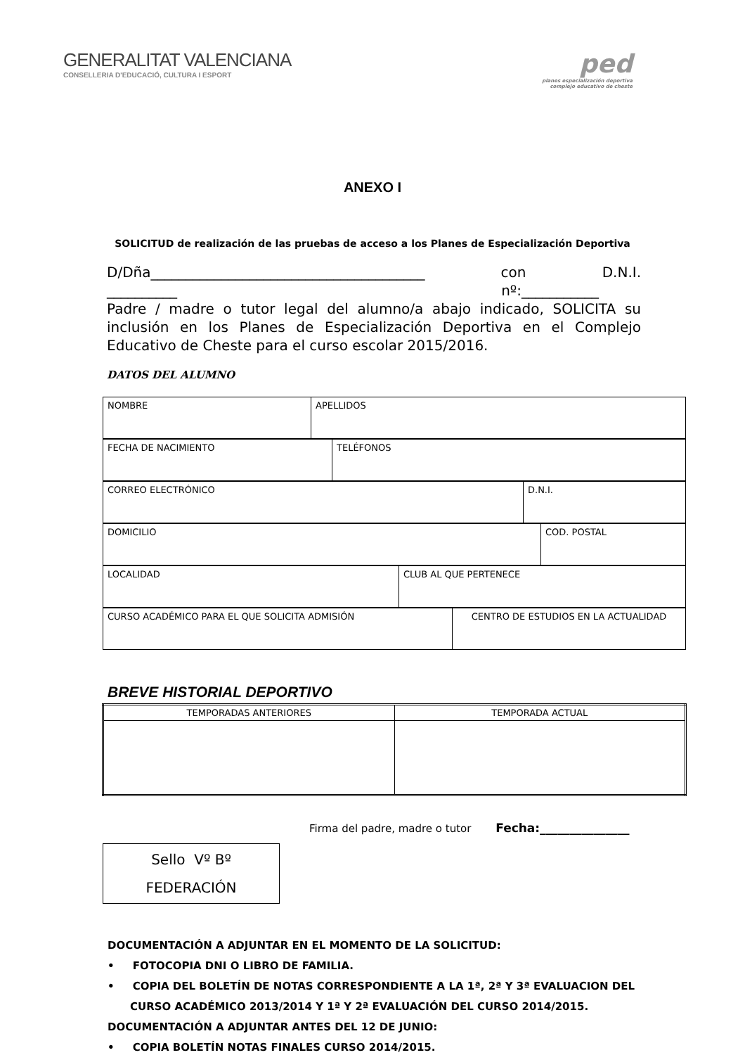GENERALITAT VALENCIANA
CONSELLERIA D'EDUCACIÓ, CULTURA I ESPORT
ped
planes especialización deportiva
complejo educativo de cheste
ANEXO I
SOLICITUD de realización de las pruebas de acceso a los Planes de Especialización Deportiva
D/Dña_______________________________________ con D.N.I.
__________ nº:___________
Padre / madre o tutor legal del alumno/a abajo indicado, SOLICITA su inclusión en los Planes de Especialización Deportiva en el Complejo Educativo de Cheste para el curso escolar 2015/2016.
DATOS DEL ALUMNO
| NOMBRE | APELLIDOS |
| FECHA DE NACIMIENTO | TELÉFONOS |
| CORREO ELECTRÓNICO | D.N.I. |
| DOMICILIO | COD. POSTAL |
| LOCALIDAD | CLUB AL QUE PERTENECE |
| CURSO ACADÉMICO PARA EL QUE SOLICITA ADMISIÓN | CENTRO DE ESTUDIOS EN LA ACTUALIDAD |
BREVE HISTORIAL DEPORTIVO
| TEMPORADAS ANTERIORES | TEMPORADA ACTUAL |
Firma del padre, madre o tutor Fecha:_______________
Sello Vº Bº
FEDERACIÓN
DOCUMENTACIÓN A ADJUNTAR EN EL MOMENTO DE LA SOLICITUD:
• FOTOCOPIA DNI O LIBRO DE FAMILIA.
• COPIA DEL BOLETÍN DE NOTAS CORRESPONDIENTE A LA 1ª, 2ª Y 3ª EVALUACION DEL CURSO ACADÉMICO 2013/2014 Y 1ª Y 2ª EVALUACIÓN DEL CURSO 2014/2015.
DOCUMENTACIÓN A ADJUNTAR ANTES DEL 12 DE JUNIO:
• COPIA BOLETÍN NOTAS FINALES CURSO 2014/2015.